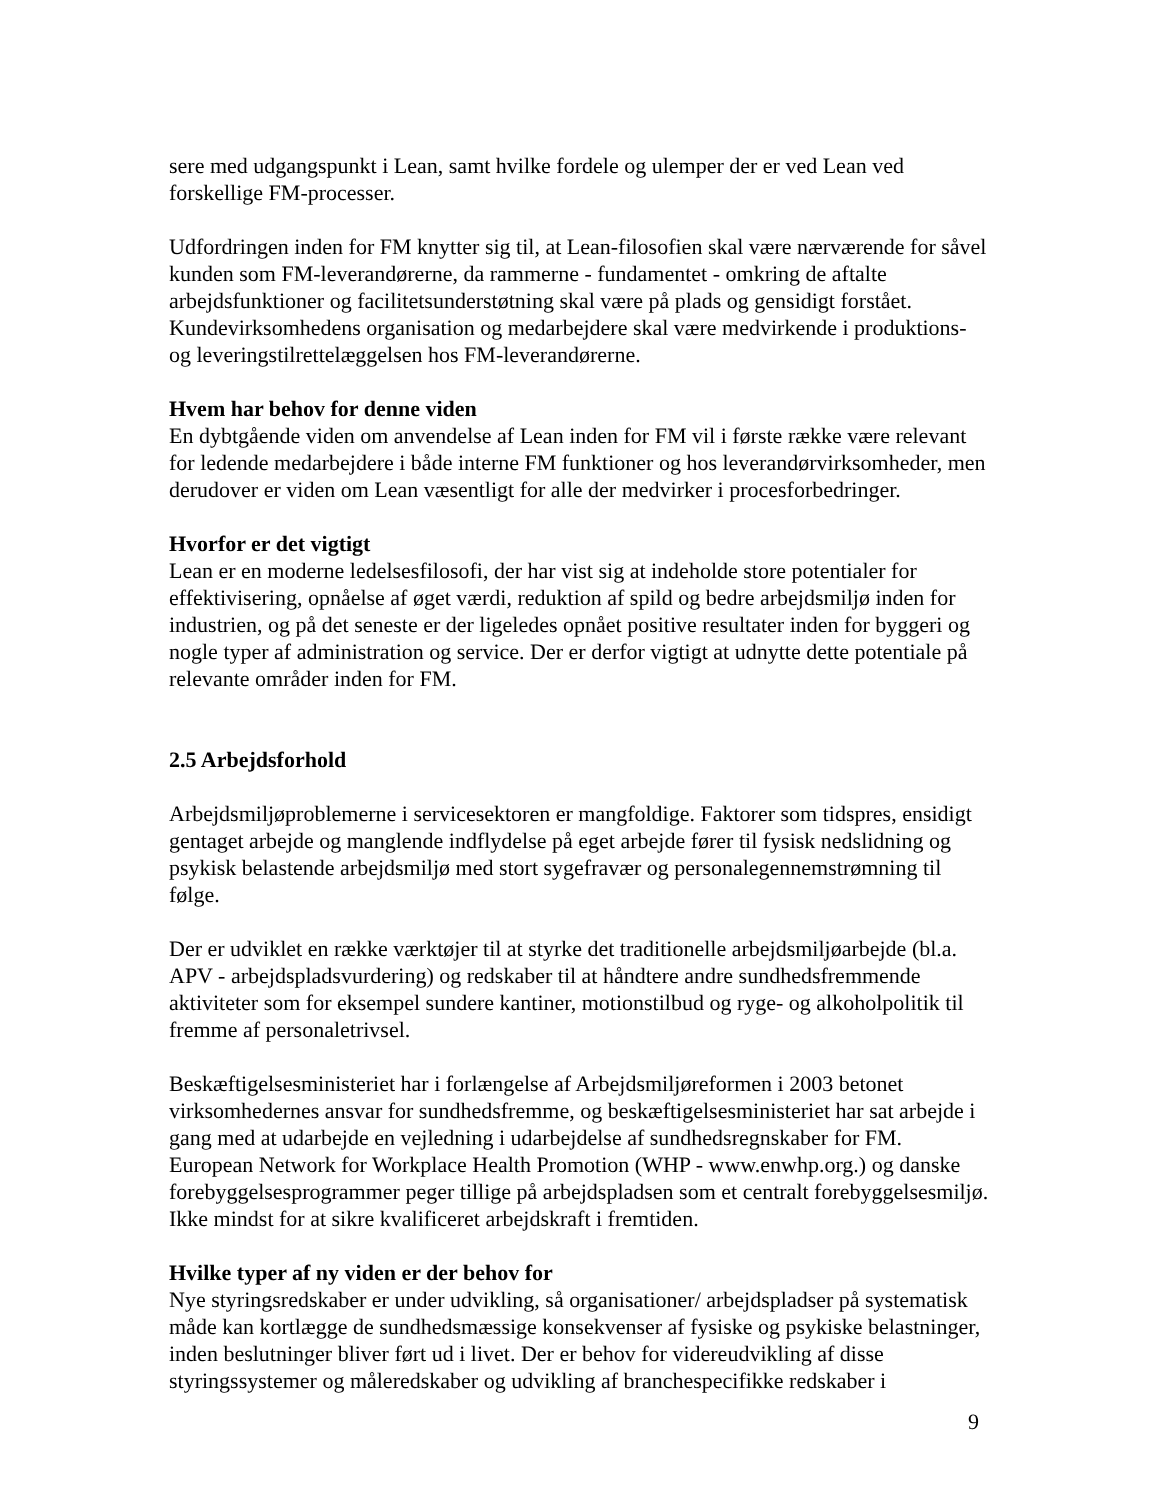sere med udgangspunkt i Lean, samt hvilke fordele og ulemper der er ved Lean ved forskellige FM-processer.
Udfordringen inden for FM knytter sig til, at Lean-filosofien skal være nærværende for såvel kunden som FM-leverandørerne, da rammerne - fundamentet - omkring de aftalte arbejdsfunktioner og facilitetsunderstøtning skal være på plads og gensidigt forstået. Kundevirksomhedens organisation og medarbejdere skal være medvirkende i produktions- og leveringstilrettelæggelsen hos FM-leverandørerne.
Hvem har behov for denne viden
En dybtgående viden om anvendelse af Lean inden for FM vil i første række være relevant for ledende medarbejdere i både interne FM funktioner og hos leverandørvirksomheder, men derudover er viden om Lean væsentligt for alle der medvirker i procesforbedringer.
Hvorfor er det vigtigt
Lean er en moderne ledelsesfilosofi, der har vist sig at indeholde store potentialer for effektivisering, opnåelse af øget værdi, reduktion af spild og bedre arbejdsmiljø inden for industrien, og på det seneste er der ligeledes opnået positive resultater inden for byggeri og nogle typer af administration og service. Der er derfor vigtigt at udnytte dette potentiale på relevante områder inden for FM.
2.5 Arbejdsforhold
Arbejdsmiljøproblemerne i servicesektoren er mangfoldige. Faktorer som tidspres, ensidigt gentaget arbejde og manglende indflydelse på eget arbejde fører til fysisk nedslidning og psykisk belastende arbejdsmiljø med stort sygefravær og personalegennemstrømning til følge.
Der er udviklet en række værktøjer til at styrke det traditionelle arbejdsmiljøarbejde (bl.a. APV - arbejdspladsvurdering) og redskaber til at håndtere andre sundhedsfremmende aktiviteter som for eksempel sundere kantiner, motionstilbud og ryge- og alkoholpolitik til fremme af personaletrivsel.
Beskæftigelsesministeriet har i forlængelse af Arbejdsmiljøreformen i 2003 betonet virksomhedernes ansvar for sundhedsfremme, og beskæftigelsesministeriet har sat arbejde i gang med at udarbejde en vejledning i udarbejdelse af sundhedsregnskaber for FM. European Network for Workplace Health Promotion (WHP - www.enwhp.org.) og danske forebyggelsesprogrammer peger tillige på arbejdspladsen som et centralt forebyggelsesmiljø. Ikke mindst for at sikre kvalificeret arbejdskraft i fremtiden.
Hvilke typer af ny viden er der behov for
Nye styringsredskaber er under udvikling, så organisationer/ arbejdspladser på systematisk måde kan kortlægge de sundhedsmæssige konsekvenser af fysiske og psykiske belastninger, inden beslutninger bliver ført ud i livet. Der er behov for videreudvikling af disse styringssystemer og måleredskaber og udvikling af branchespecifikke redskaber i
9